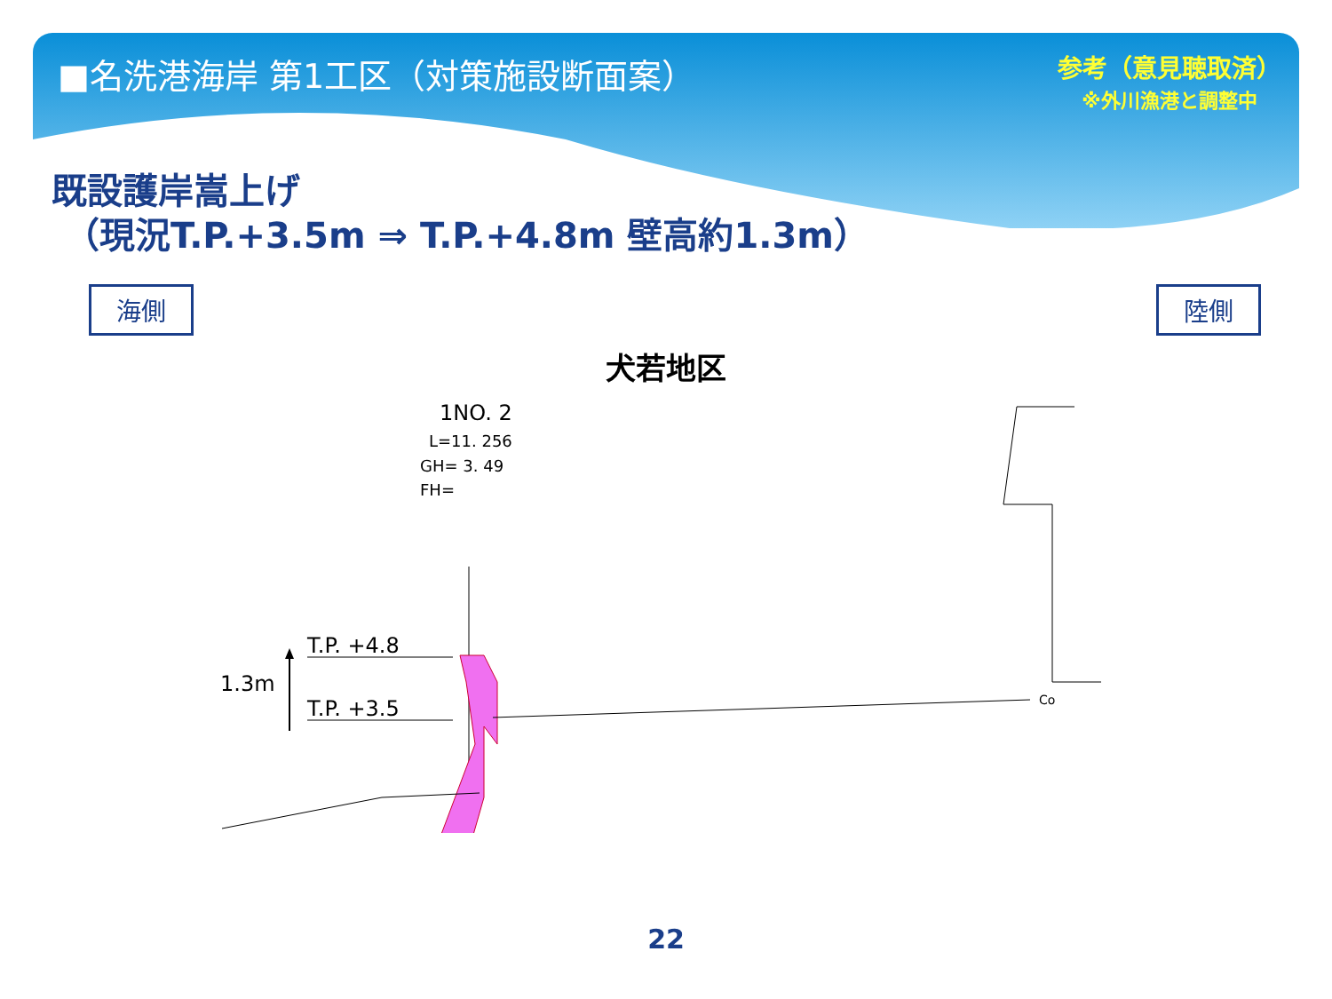■名洗港海岸 第1工区（対策施設断面案）
参考（意見聴取済）
※外川漁港と調整中
既設護岸嵩上げ
（現況T.P.+3.5m ⇒ T.P.+4.8m 壁高約1.3m）
海側 陸側
犬若地区
1NO. 2
L=11. 256
GH= 3. 49
FH=
T.P. +4.8
T.P. +3.5
1.3m
Co
22